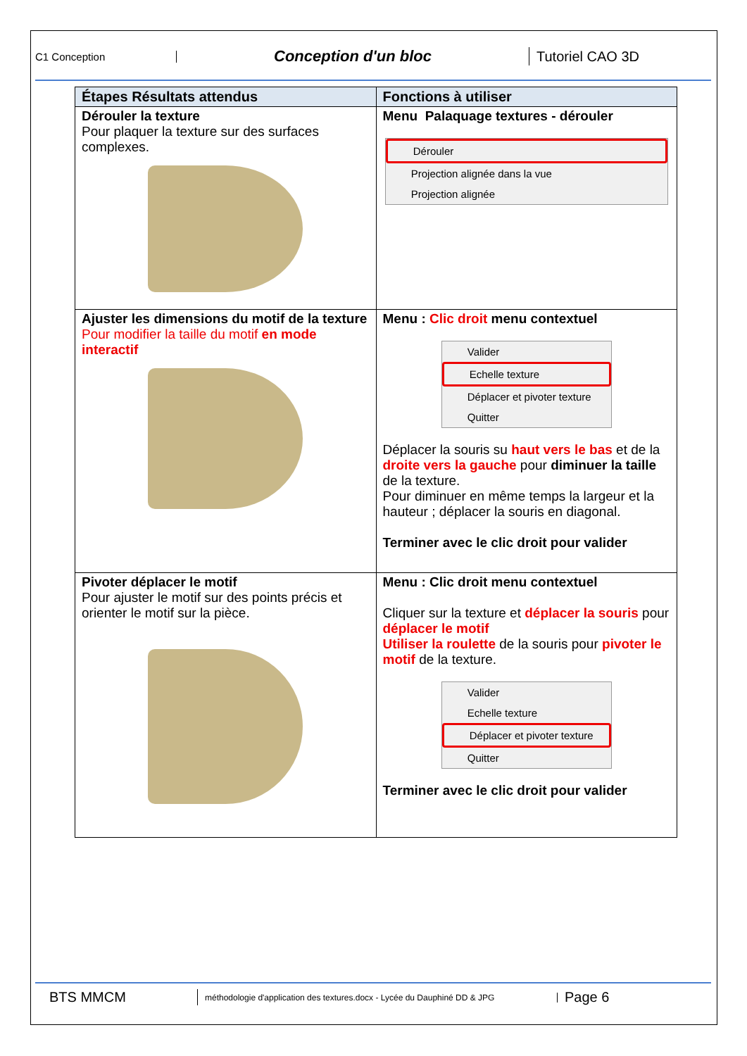C1 Conception
Conception d'un bloc Tutoriel CAO 3D
| Étapes Résultats attendus | Fonctions à utiliser |
| --- | --- |
| Dérouler la texture Pour plaquer la texture sur des surfaces complexes. | Menu Palaquage textures - dérouler Dérouler Projection alignée dans la vue Projection alignée |
| Ajuster les dimensions du motif de la texture Pour modifier la taille du motif en mode interactif | Menu : Clic droit menu contextuel Valider Echelle texture Déplacer et pivoter texture Quitter Déplacer la souris su haut vers le bas et de la droite vers la gauche pour diminuer la taille de la texture. Pour diminuer en même temps la largeur et la hauteur ; déplacer la souris en diagonal. Terminer avec le clic droit pour valider |
| Pivoter déplacer le motif Pour ajuster le motif sur des points précis et orienter le motif sur la pièce. | Menu : Clic droit menu contextuel Cliquer sur la texture et déplacer la souris pour déplacer le motif Utiliser la roulette de la souris pour pivoter le motif de la texture. Valider Echelle texture Déplacer et pivoter texture Quitter Terminer avec le clic droit pour valider |
BTS MMCM
méthodologie d'application des textures.docx - Lycée du Dauphiné DD & JPG
Page 6